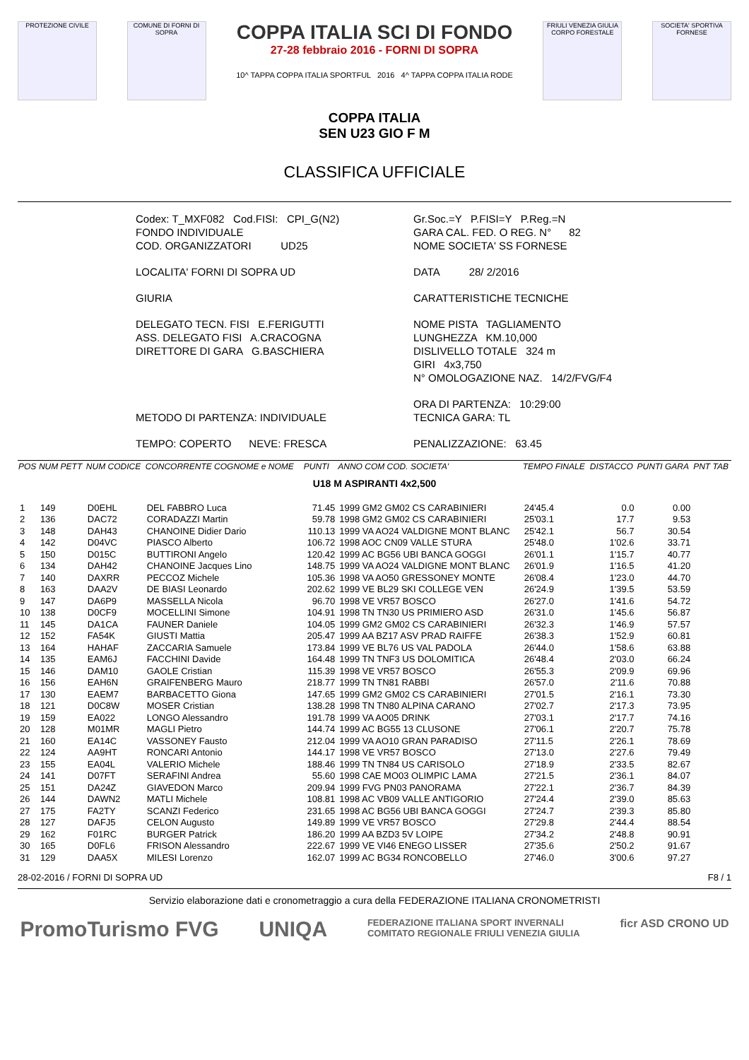PROTEZIONE CIVILE COMUNE DI FORNI DI SOPRA
COPPA ITALIA SCI DI FONDO
27-28 febbraio 2016 - FORNI DI SOPRA
10^ TAPPA COPPA ITALIA SPORTFUL 2016 4^ TAPPA COPPA ITALIA RODE
FRIULI VENEZIA GIULIA CORPO FORESTALE
SOCIETA' SPORTIVA FORNESE
COPPA ITALIA
SEN U23 GIO F M
CLASSIFICA UFFICIALE
Codex: T_MXF082 Cod.FISI: CPI_G(N2)
FONDO INDIVIDUALE
COD. ORGANIZZATORI UD25
Gr.Soc.=Y P.FISI=Y P.Reg.=N
GARA CAL. FED. O REG. N° 82
NOME SOCIETA' SS FORNESE
LOCALITA' FORNI DI SOPRA UD
DATA 28/ 2/2016
GIURIA
CARATTERISTICHE TECNICHE
DELEGATO TECN. FISI E.FERIGUTTI
ASS. DELEGATO FISI A.CRACOGNA
DIRETTORE DI GARA G.BASCHIERA
NOME PISTA TAGLIAMENTO
LUNGHEZZA KM.10,000
DISLIVELLO TOTALE 324 m
GIRI 4x3,750
N° OMOLOGAZIONE NAZ. 14/2/FVG/F4
METODO DI PARTENZA: INDIVIDUALE
ORA DI PARTENZA: 10:29:00
TECNICA GARA: TL
TEMPO: COPERTO NEVE: FRESCA
PENALIZZAZIONE: 63.45
| POS | NUM PETT | NUM CODICE | CONCORRENTE COGNOME e NOME | PUNTI | ANNO COM COD. SOCIETA' | TEMPO FINALE | DISTACCO | PUNTI GARA | PNT TAB |
| --- | --- | --- | --- | --- | --- | --- | --- | --- | --- |
| U18 M ASPIRANTI 4x2,500 | | | | | | | | | |
| 1 | 149 | D0EHL | DEL FABBRO Luca | 71.45 | 1999 GM2 GM02 CS CARABINIERI | 24'45.4 | 0.0 | 0.00 | |
| 2 | 136 | DAC72 | CORADAZZI Martin | 59.78 | 1998 GM2 GM02 CS CARABINIERI | 25'03.1 | 17.7 | 9.53 | |
| 3 | 148 | DAH43 | CHANOINE Didier Dario | 110.13 | 1999 VA AO24 VALDIGNE MONT BLANC | 25'42.1 | 56.7 | 30.54 | |
| 4 | 142 | D04VC | PIASCO Alberto | 106.72 | 1998 AOC CN09 VALLE STURA | 25'48.0 | 1'02.6 | 33.71 | |
| 5 | 150 | D015C | BUTTIRONI Angelo | 120.42 | 1999 AC BG56 UBI BANCA GOGGI | 26'01.1 | 1'15.7 | 40.77 | |
| 6 | 134 | DAH42 | CHANOINE Jacques Lino | 148.75 | 1999 VA AO24 VALDIGNE MONT BLANC | 26'01.9 | 1'16.5 | 41.20 | |
| 7 | 140 | DAXRR | PECCOZ Michele | 105.36 | 1998 VA AO50 GRESSONEY MONTE | 26'08.4 | 1'23.0 | 44.70 | |
| 8 | 163 | DAA2V | DE BIASI Leonardo | 202.62 | 1999 VE BL29 SKI COLLEGE VEN | 26'24.9 | 1'39.5 | 53.59 | |
| 9 | 147 | DA6P9 | MASSELLA Nicola | 96.70 | 1998 VE VR57 BOSCO | 26'27.0 | 1'41.6 | 54.72 | |
| 10 | 138 | D0CF9 | MOCELLINI Simone | 104.91 | 1998 TN TN30 US PRIMIERO ASD | 26'31.0 | 1'45.6 | 56.87 | |
| 11 | 145 | DA1CA | FAUNER Daniele | 104.05 | 1999 GM2 GM02 CS CARABINIERI | 26'32.3 | 1'46.9 | 57.57 | |
| 12 | 152 | FA54K | GIUSTI Mattia | 205.47 | 1999 AA BZ17 ASV PRAD RAIFFE | 26'38.3 | 1'52.9 | 60.81 | |
| 13 | 164 | HAHAF | ZACCARIA Samuele | 173.84 | 1999 VE BL76 US VAL PADOLA | 26'44.0 | 1'58.6 | 63.88 | |
| 14 | 135 | EAM6J | FACCHINI Davide | 164.48 | 1999 TN TNF3 US DOLOMITICA | 26'48.4 | 2'03.0 | 66.24 | |
| 15 | 146 | DAM10 | GAOLE Cristian | 115.39 | 1998 VE VR57 BOSCO | 26'55.3 | 2'09.9 | 69.96 | |
| 16 | 156 | EAH6N | GRAIFENBERG Mauro | 218.77 | 1999 TN TN81 RABBI | 26'57.0 | 2'11.6 | 70.88 | |
| 17 | 130 | EAEM7 | BARBACETTO Giona | 147.65 | 1999 GM2 GM02 CS CARABINIERI | 27'01.5 | 2'16.1 | 73.30 | |
| 18 | 121 | D0C8W | MOSER Cristian | 138.28 | 1998 TN TN80 ALPINA CARANO | 27'02.7 | 2'17.3 | 73.95 | |
| 19 | 159 | EA022 | LONGO Alessandro | 191.78 | 1999 VA AO05 DRINK | 27'03.1 | 2'17.7 | 74.16 | |
| 20 | 128 | M01MR | MAGLI Pietro | 144.74 | 1999 AC BG55 13 CLUSONE | 27'06.1 | 2'20.7 | 75.78 | |
| 21 | 160 | EA14C | VASSONEY Fausto | 212.04 | 1999 VA AO10 GRAN PARADISO | 27'11.5 | 2'26.1 | 78.69 | |
| 22 | 124 | AA9HT | RONCARI Antonio | 144.17 | 1998 VE VR57 BOSCO | 27'13.0 | 2'27.6 | 79.49 | |
| 23 | 155 | EA04L | VALERIO Michele | 188.46 | 1999 TN TN84 US CARISOLO | 27'18.9 | 2'33.5 | 82.67 | |
| 24 | 141 | D07FT | SERAFINI Andrea | 55.60 | 1998 CAE MO03 OLIMPIC LAMA | 27'21.5 | 2'36.1 | 84.07 | |
| 25 | 151 | DA24Z | GIAVEDON Marco | 209.94 | 1999 FVG PN03 PANORAMA | 27'22.1 | 2'36.7 | 84.39 | |
| 26 | 144 | DAWN2 | MATLI Michele | 108.81 | 1998 AC VB09 VALLE ANTIGORIO | 27'24.4 | 2'39.0 | 85.63 | |
| 27 | 175 | FA2TY | SCANZI Federico | 231.65 | 1998 AC BG56 UBI BANCA GOGGI | 27'24.7 | 2'39.3 | 85.80 | |
| 28 | 127 | DAFJ5 | CELON Augusto | 149.89 | 1999 VE VR57 BOSCO | 27'29.8 | 2'44.4 | 88.54 | |
| 29 | 162 | F01RC | BURGER Patrick | 186.20 | 1999 AA BZD3 5V LOIPE | 27'34.2 | 2'48.8 | 90.91 | |
| 30 | 165 | D0FL6 | FRISON Alessandro | 222.67 | 1999 VE VI46 ENEGO LISSER | 27'35.6 | 2'50.2 | 91.67 | |
| 31 | 129 | DAA5X | MILESI Lorenzo | 162.07 | 1999 AC BG34 RONCOBELLO | 27'46.0 | 3'00.6 | 97.27 | |
28-02-2016 / FORNI DI SOPRA UD F8 / 1
Servizio elaborazione dati e cronometraggio a cura della FEDERAZIONE ITALIANA CRONOMETRISTI
PromoTurismo FVG UNIQA FEDERAZIONE ITALIANA SPORT INVERNALI
COMITATO REGIONALE FRIULI VENEZIA GIULIA ficr ASD CRONO UD